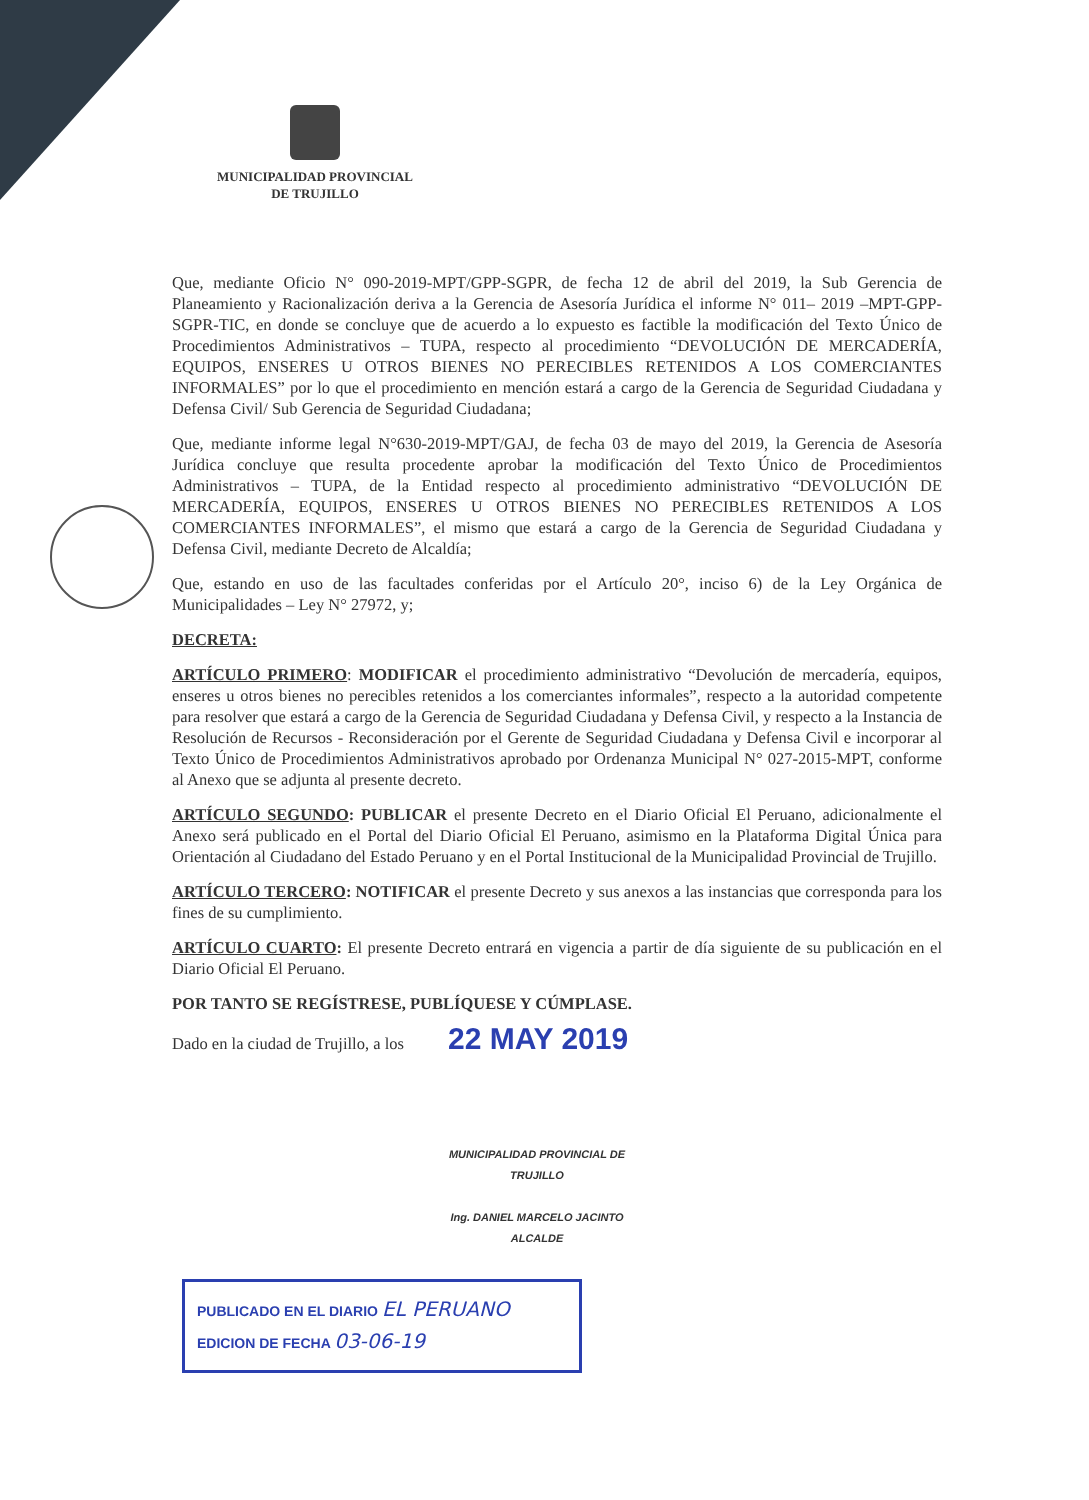MUNICIPALIDAD PROVINCIAL
DE TRUJILLO
Que, mediante Oficio N° 090-2019-MPT/GPP-SGPR, de fecha 12 de abril del 2019, la Sub Gerencia de Planeamiento y Racionalización deriva a la Gerencia de Asesoría Jurídica el informe N° 011– 2019 –MPT-GPP-SGPR-TIC, en donde se concluye que de acuerdo a lo expuesto es factible la modificación del Texto Único de Procedimientos Administrativos – TUPA, respecto al procedimiento “DEVOLUCIÓN DE MERCADERÍA, EQUIPOS, ENSERES U OTROS BIENES NO PERECIBLES RETENIDOS A LOS COMERCIANTES INFORMALES” por lo que el procedimiento en mención estará a cargo de la Gerencia de Seguridad Ciudadana y Defensa Civil/ Sub Gerencia de Seguridad Ciudadana;
Que, mediante informe legal N°630-2019-MPT/GAJ, de fecha 03 de mayo del 2019, la Gerencia de Asesoría Jurídica concluye que resulta procedente aprobar la modificación del Texto Único de Procedimientos Administrativos – TUPA, de la Entidad respecto al procedimiento administrativo “DEVOLUCIÓN DE MERCADERÍA, EQUIPOS, ENSERES U OTROS BIENES NO PERECIBLES RETENIDOS A LOS COMERCIANTES INFORMALES”, el mismo que estará a cargo de la Gerencia de Seguridad Ciudadana y Defensa Civil, mediante Decreto de Alcaldía;
Que, estando en uso de las facultades conferidas por el Artículo 20°, inciso 6) de la Ley Orgánica de Municipalidades – Ley N° 27972, y;
DECRETA:
ARTÍCULO PRIMERO: MODIFICAR el procedimiento administrativo “Devolución de mercadería, equipos, enseres u otros bienes no perecibles retenidos a los comerciantes informales”, respecto a la autoridad competente para resolver que estará a cargo de la Gerencia de Seguridad Ciudadana y Defensa Civil, y respecto a la Instancia de Resolución de Recursos - Reconsideración por el Gerente de Seguridad Ciudadana y Defensa Civil e incorporar al Texto Único de Procedimientos Administrativos aprobado por Ordenanza Municipal N° 027-2015-MPT, conforme al Anexo que se adjunta al presente decreto.
ARTÍCULO SEGUNDO: PUBLICAR el presente Decreto en el Diario Oficial El Peruano, adicionalmente el Anexo será publicado en el Portal del Diario Oficial El Peruano, asimismo en la Plataforma Digital Única para Orientación al Ciudadano del Estado Peruano y en el Portal Institucional de la Municipalidad Provincial de Trujillo.
ARTÍCULO TERCERO: NOTIFICAR el presente Decreto y sus anexos a las instancias que corresponda para los fines de su cumplimiento.
ARTÍCULO CUARTO: El presente Decreto entrará en vigencia a partir de día siguiente de su publicación en el Diario Oficial El Peruano.
POR TANTO SE REGÍSTRESE, PUBLÍQUESE Y CÚMPLASE.
Dado en la ciudad de Trujillo, a los 22 MAY 2019
MUNICIPALIDAD PROVINCIAL DE TRUJILLO
Ing. DANIEL MARCELO JACINTO
ALCALDE
PUBLICADO EN EL DIARIO EL PERUANO
EDICION DE FECHA 03-06-19